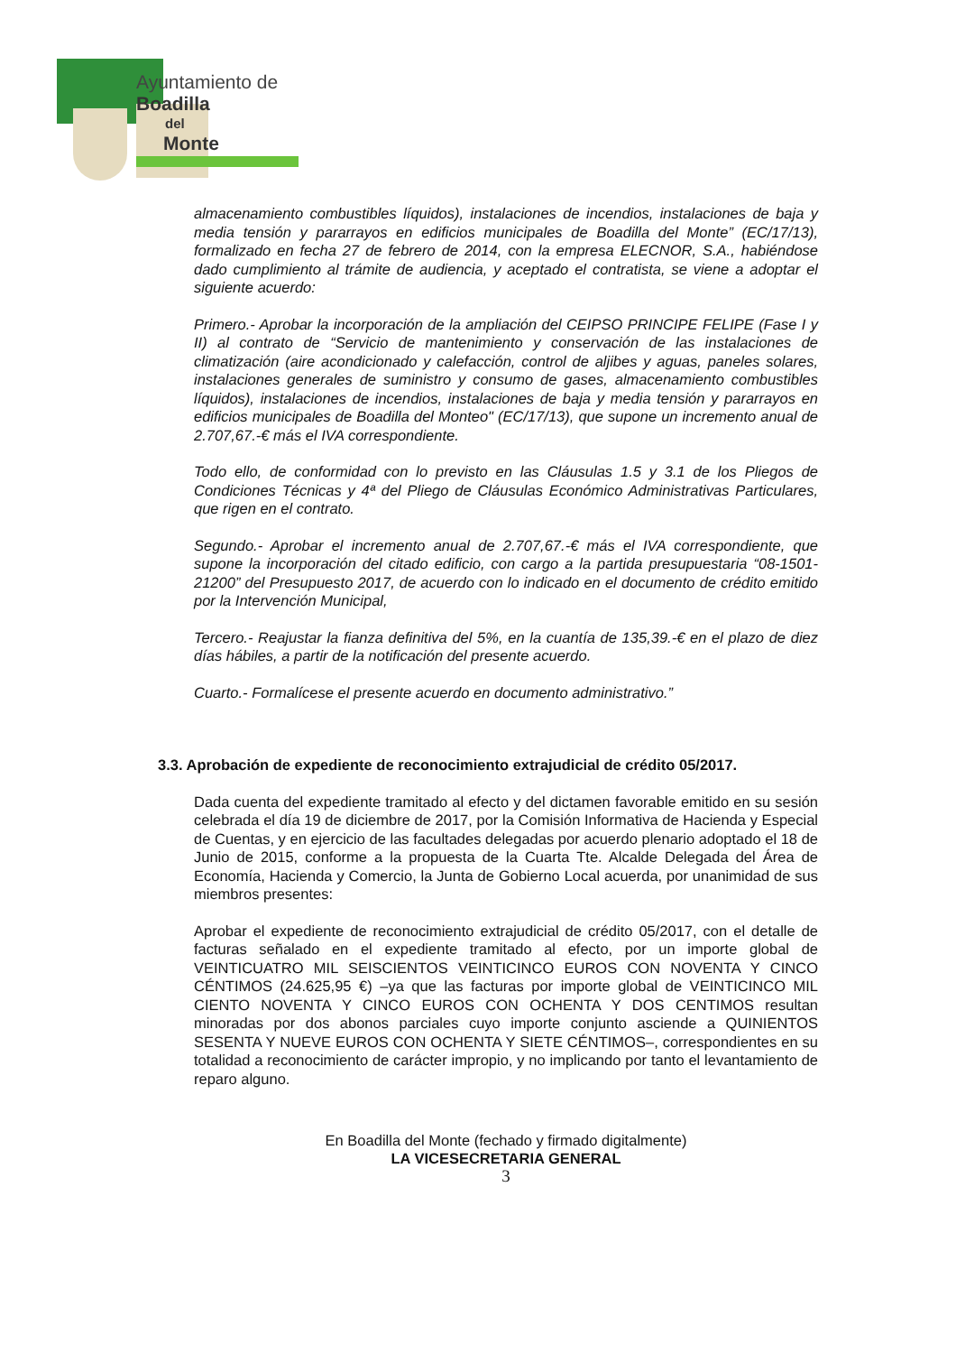Ayuntamiento de
Boadilla
del
Monte
almacenamiento combustibles líquidos), instalaciones de incendios, instalaciones de baja y media tensión y pararrayos en edificios municipales de Boadilla del Monte” (EC/17/13), formalizado en fecha 27 de febrero de 2014, con la empresa ELECNOR, S.A., habiéndose dado cumplimiento al trámite de audiencia, y aceptado el contratista, se viene a adoptar el siguiente acuerdo:
Primero.- Aprobar la incorporación de la ampliación del CEIPSO PRINCIPE FELIPE (Fase I y II) al contrato de “Servicio de mantenimiento y conservación de las instalaciones de climatización (aire acondicionado y calefacción, control de aljibes y aguas, paneles solares, instalaciones generales de suministro y consumo de gases, almacenamiento combustibles líquidos), instalaciones de incendios, instalaciones de baja y media tensión y pararrayos en edificios municipales de Boadilla del Monteo" (EC/17/13), que supone un incremento anual de 2.707,67.-€ más el IVA correspondiente.
Todo ello, de conformidad con lo previsto en las Cláusulas 1.5 y 3.1 de los Pliegos de Condiciones Técnicas y 4ª del Pliego de Cláusulas Económico Administrativas Particulares, que rigen en el contrato.
Segundo.- Aprobar el incremento anual de 2.707,67.-€ más el IVA correspondiente, que supone la incorporación del citado edificio, con cargo a la partida presupuestaria “08-1501-21200” del Presupuesto 2017, de acuerdo con lo indicado en el documento de crédito emitido por la Intervención Municipal,
Tercero.- Reajustar la fianza definitiva del 5%, en la cuantía de 135,39.-€ en el plazo de diez días hábiles, a partir de la notificación del presente acuerdo.
Cuarto.- Formalícese el presente acuerdo en documento administrativo.”
3.3. Aprobación de expediente de reconocimiento extrajudicial de crédito 05/2017.
Dada cuenta del expediente tramitado al efecto y del dictamen favorable emitido en su sesión celebrada el día 19 de diciembre de 2017, por la Comisión Informativa de Hacienda y Especial de Cuentas, y en ejercicio de las facultades delegadas por acuerdo plenario adoptado el 18 de Junio de 2015, conforme a la propuesta de la Cuarta Tte. Alcalde Delegada del Área de Economía, Hacienda y Comercio, la Junta de Gobierno Local acuerda, por unanimidad de sus miembros presentes:
Aprobar el expediente de reconocimiento extrajudicial de crédito 05/2017, con el detalle de facturas señalado en el expediente tramitado al efecto, por un importe global de VEINTICUATRO MIL SEISCIENTOS VEINTICINCO EUROS CON NOVENTA Y CINCO CÉNTIMOS (24.625,95 €) –ya que las facturas por importe global de VEINTICINCO MIL CIENTO NOVENTA Y CINCO EUROS CON OCHENTA Y DOS CENTIMOS resultan minoradas por dos abonos parciales cuyo importe conjunto asciende a QUINIENTOS SESENTA Y NUEVE EUROS CON OCHENTA Y SIETE CÉNTIMOS–, correspondientes en su totalidad a reconocimiento de carácter impropio, y no implicando por tanto el levantamiento de reparo alguno.
En Boadilla del Monte (fechado y firmado digitalmente)
LA VICESECRETARIA GENERAL
3